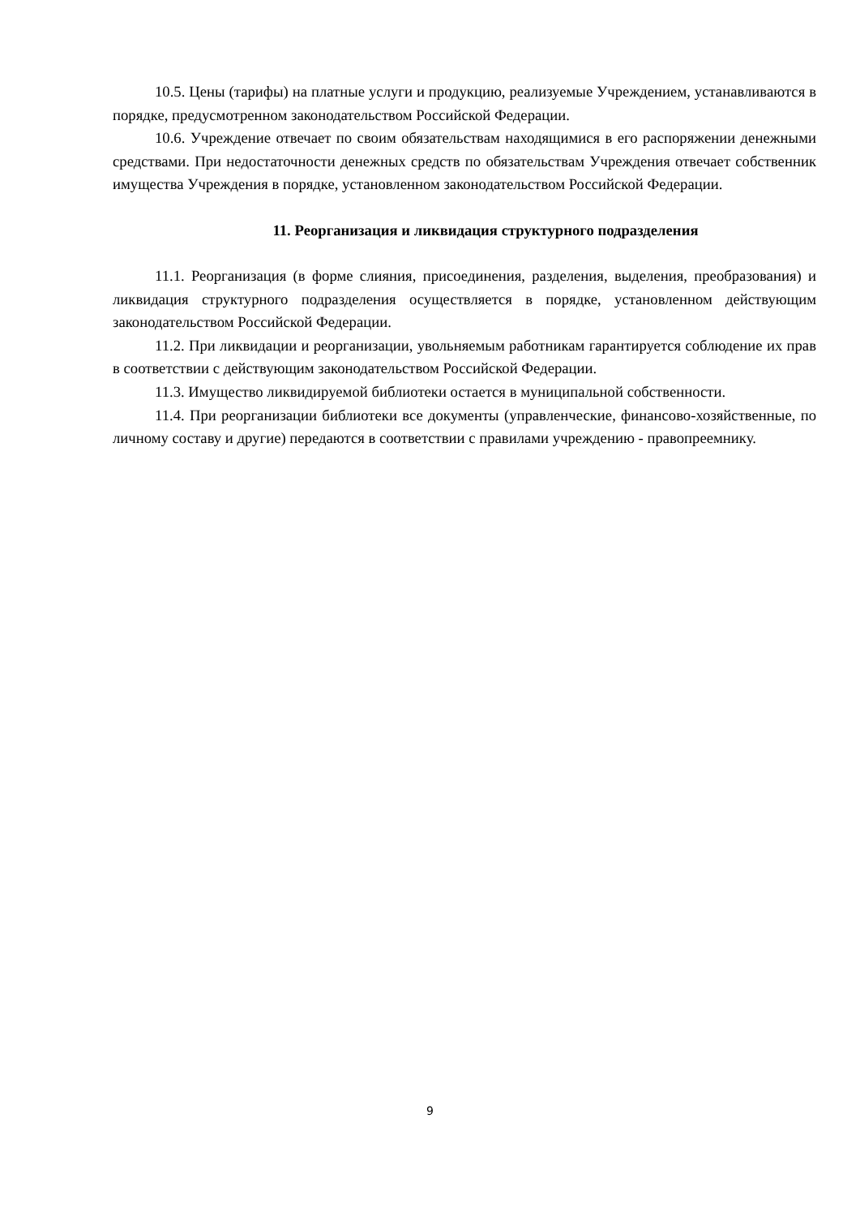10.5. Цены (тарифы) на платные услуги и продукцию, реализуемые Учреждением, устанавливаются в порядке, предусмотренном законодательством Российской Федерации.
10.6. Учреждение отвечает по своим обязательствам находящимися в его распоряжении денежными средствами. При недостаточности денежных средств по обязательствам Учреждения отвечает собственник имущества Учреждения в порядке, установленном законодательством Российской Федерации.
11. Реорганизация и ликвидация структурного подразделения
11.1. Реорганизация (в форме слияния, присоединения, разделения, выделения, преобразования) и ликвидация структурного подразделения осуществляется в порядке, установленном действующим законодательством Российской Федерации.
11.2. При ликвидации и реорганизации, увольняемым работникам гарантируется соблюдение их прав в соответствии с действующим законодательством Российской Федерации.
11.3. Имущество ликвидируемой библиотеки остается в муниципальной собственности.
11.4. При реорганизации библиотеки все документы (управленческие, финансово-хозяйственные, по личному составу и другие) передаются в соответствии с правилами учреждению - правопреемнику.
9